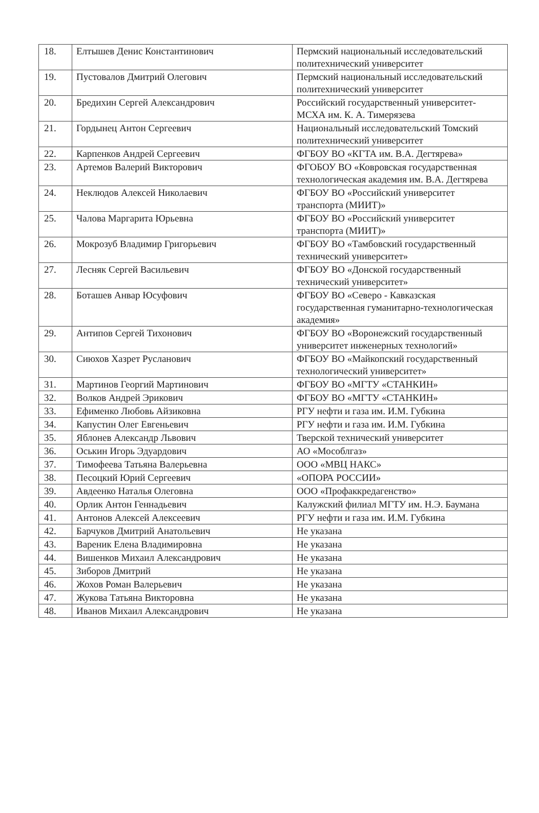| 18. | Елтышев Денис Константинович | Пермский национальный исследовательский политехнический университет |
| 19. | Пустовалов Дмитрий Олегович | Пермский национальный исследовательский политехнический университет |
| 20. | Бредихин Сергей Александрович | Российский государственный университет-МСХА им. К. А. Тимерязева |
| 21. | Гордынец Антон Сергеевич | Национальный исследовательский Томский политехнический университет |
| 22. | Карпенков Андрей Сергеевич | ФГБОУ ВО «КГТА им. В.А. Дегтярева» |
| 23. | Артемов Валерий Викторович | ФГОБОУ ВО «Ковровская государственная технологическая академия им. В.А. Дегтярева |
| 24. | Неклюдов Алексей Николаевич | ФГБОУ ВО «Российский университет транспорта (МИИТ)» |
| 25. | Чалова Маргарита Юрьевна | ФГБОУ ВО «Российский университет транспорта (МИИТ)» |
| 26. | Мокрозуб Владимир Григорьевич | ФГБОУ ВО «Тамбовский государственный технический университет» |
| 27. | Лесняк Сергей Васильевич | ФГБОУ ВО «Донской государственный технический университет» |
| 28. | Боташев Анвар Юсуфович | ФГБОУ ВО «Северо - Кавказская государственная гуманитарно-технологическая академия» |
| 29. | Антипов Сергей Тихонович | ФГБОУ ВО «Воронежский государственный университет инженерных технологий» |
| 30. | Сиюхов Хазрет Русланович | ФГБОУ ВО «Майкопский государственный технологический университет» |
| 31. | Мартинов Георгий Мартинович | ФГБОУ ВО «МГТУ «СТАНКИН» |
| 32. | Волков Андрей Эрикович | ФГБОУ ВО «МГТУ «СТАНКИН» |
| 33. | Ефименко Любовь Айзиковна | РГУ нефти и газа им. И.М. Губкина |
| 34. | Капустин Олег Евгеньевич | РГУ нефти и газа им. И.М. Губкина |
| 35. | Яблонев Александр Львович | Тверской технический университет |
| 36. | Оськин Игорь Эдуардович | АО «Мособлгаз» |
| 37. | Тимофеева Татьяна Валерьевна | ООО «МВЦ НАКС» |
| 38. | Песоцкий Юрий Сергеевич | «ОПОРА РОССИИ» |
| 39. | Авдеенко Наталья Олеговна | ООО «Профаккредагенство» |
| 40. | Орлик Антон Геннадьевич | Калужский филиал МГТУ им. Н.Э. Баумана |
| 41. | Антонов Алексей Алексеевич | РГУ нефти и газа им. И.М. Губкина |
| 42. | Барчуков Дмитрий Анатольевич | Не указана |
| 43. | Вареник Елена Владимировна | Не указана |
| 44. | Вишенков Михаил Александрович | Не указана |
| 45. | Зиборов Дмитрий | Не указана |
| 46. | Жохов Роман Валерьевич | Не указана |
| 47. | Жукова Татьяна Викторовна | Не указана |
| 48. | Иванов Михаил Александрович | Не указана |